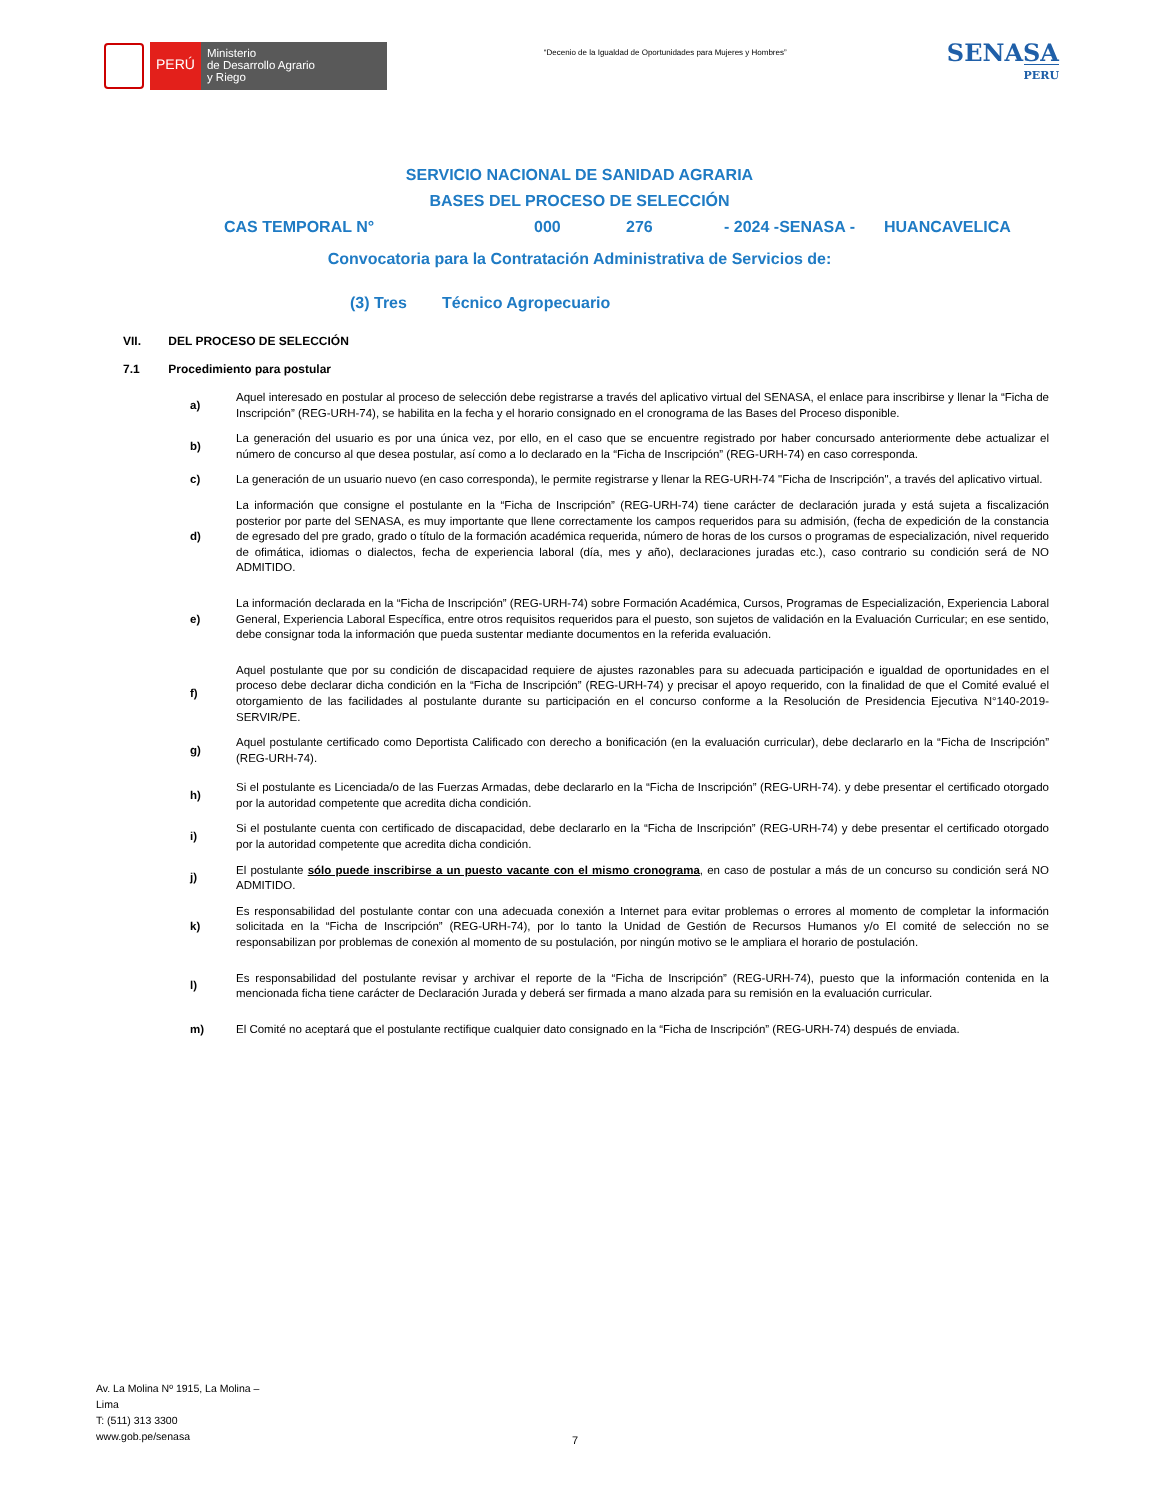PERÚ
Ministerio
de Desarrollo Agrario
y Riego
“Decenio de la Igualdad de Oportunidades para Mujeres y Hombres”
SENASA
PERU
SERVICIO NACIONAL DE SANIDAD AGRARIA
BASES DEL PROCESO DE SELECCIÓN
CAS TEMPORAL N° 000 276 - 2024 -SENASA - HUANCAVELICA
Convocatoria para la Contratación Administrativa de Servicios de:
(3) Tres Técnico Agropecuario
VII. DEL PROCESO DE SELECCIÓN
7.1 Procedimiento para postular
a)
Aquel interesado en postular al proceso de selección debe registrarse a través del aplicativo virtual del SENASA, el enlace para inscribirse y llenar la “Ficha de Inscripción” (REG-URH-74), se habilita en la fecha y el horario consignado en el cronograma de las Bases del Proceso disponible.
b)
La generación del usuario es por una única vez, por ello, en el caso que se encuentre registrado por haber concursado anteriormente debe actualizar el número de concurso al que desea postular, así como a lo declarado en la “Ficha de Inscripción” (REG-URH-74) en caso corresponda.
c)
La generación de un usuario nuevo (en caso corresponda), le permite registrarse y llenar la REG-URH-74 "Ficha de Inscripción", a través del aplicativo virtual.
d)
La información que consigne el postulante en la “Ficha de Inscripción” (REG-URH-74) tiene carácter de declaración jurada y está sujeta a fiscalización posterior por parte del SENASA, es muy importante que llene correctamente los campos requeridos para su admisión, (fecha de expedición de la constancia de egresado del pre grado, grado o título de la formación académica requerida, número de horas de los cursos o programas de especialización, nivel requerido de ofimática, idiomas o dialectos, fecha de experiencia laboral (día, mes y año), declaraciones juradas etc.), caso contrario su condición será de NO ADMITIDO.
e)
La información declarada en la “Ficha de Inscripción” (REG-URH-74) sobre Formación Académica, Cursos, Programas de Especialización, Experiencia Laboral General, Experiencia Laboral Específica, entre otros requisitos requeridos para el puesto, son sujetos de validación en la Evaluación Curricular; en ese sentido, debe consignar toda la información que pueda sustentar mediante documentos en la referida evaluación.
f)
Aquel postulante que por su condición de discapacidad requiere de ajustes razonables para su adecuada participación e igualdad de oportunidades en el proceso debe declarar dicha condición en la “Ficha de Inscripción” (REG-URH-74) y precisar el apoyo requerido, con la finalidad de que el Comité evalué el otorgamiento de las facilidades al postulante durante su participación en el concurso conforme a la Resolución de Presidencia Ejecutiva N°140-2019-SERVIR/PE.
g)
Aquel postulante certificado como Deportista Calificado con derecho a bonificación (en la evaluación curricular), debe declararlo en la “Ficha de Inscripción” (REG-URH-74).
h)
Si el postulante es Licenciada/o de las Fuerzas Armadas, debe declararlo en la “Ficha de Inscripción” (REG-URH-74). y debe presentar el certificado otorgado por la autoridad competente que acredita dicha condición.
i)
Si el postulante cuenta con certificado de discapacidad, debe declararlo en la “Ficha de Inscripción” (REG-URH-74) y debe presentar el certificado otorgado por la autoridad competente que acredita dicha condición.
j)
El postulante sólo puede inscribirse a un puesto vacante con el mismo cronograma, en caso de postular a más de un concurso su condición será NO ADMITIDO.
k)
Es responsabilidad del postulante contar con una adecuada conexión a Internet para evitar problemas o errores al momento de completar la información solicitada en la “Ficha de Inscripción” (REG-URH-74), por lo tanto la Unidad de Gestión de Recursos Humanos y/o El comité de selección no se responsabilizan por problemas de conexión al momento de su postulación, por ningún motivo se le ampliara el horario de postulación.
l)
Es responsabilidad del postulante revisar y archivar el reporte de la “Ficha de Inscripción” (REG-URH-74), puesto que la información contenida en la mencionada ficha tiene carácter de Declaración Jurada y deberá ser firmada a mano alzada para su remisión en la evaluación curricular.
m)
El Comité no aceptará que el postulante rectifique cualquier dato consignado en la “Ficha de Inscripción” (REG-URH-74) después de enviada.
Av. La Molina Nº 1915, La Molina –
Lima
T: (511) 313 3300
www.gob.pe/senasa
7